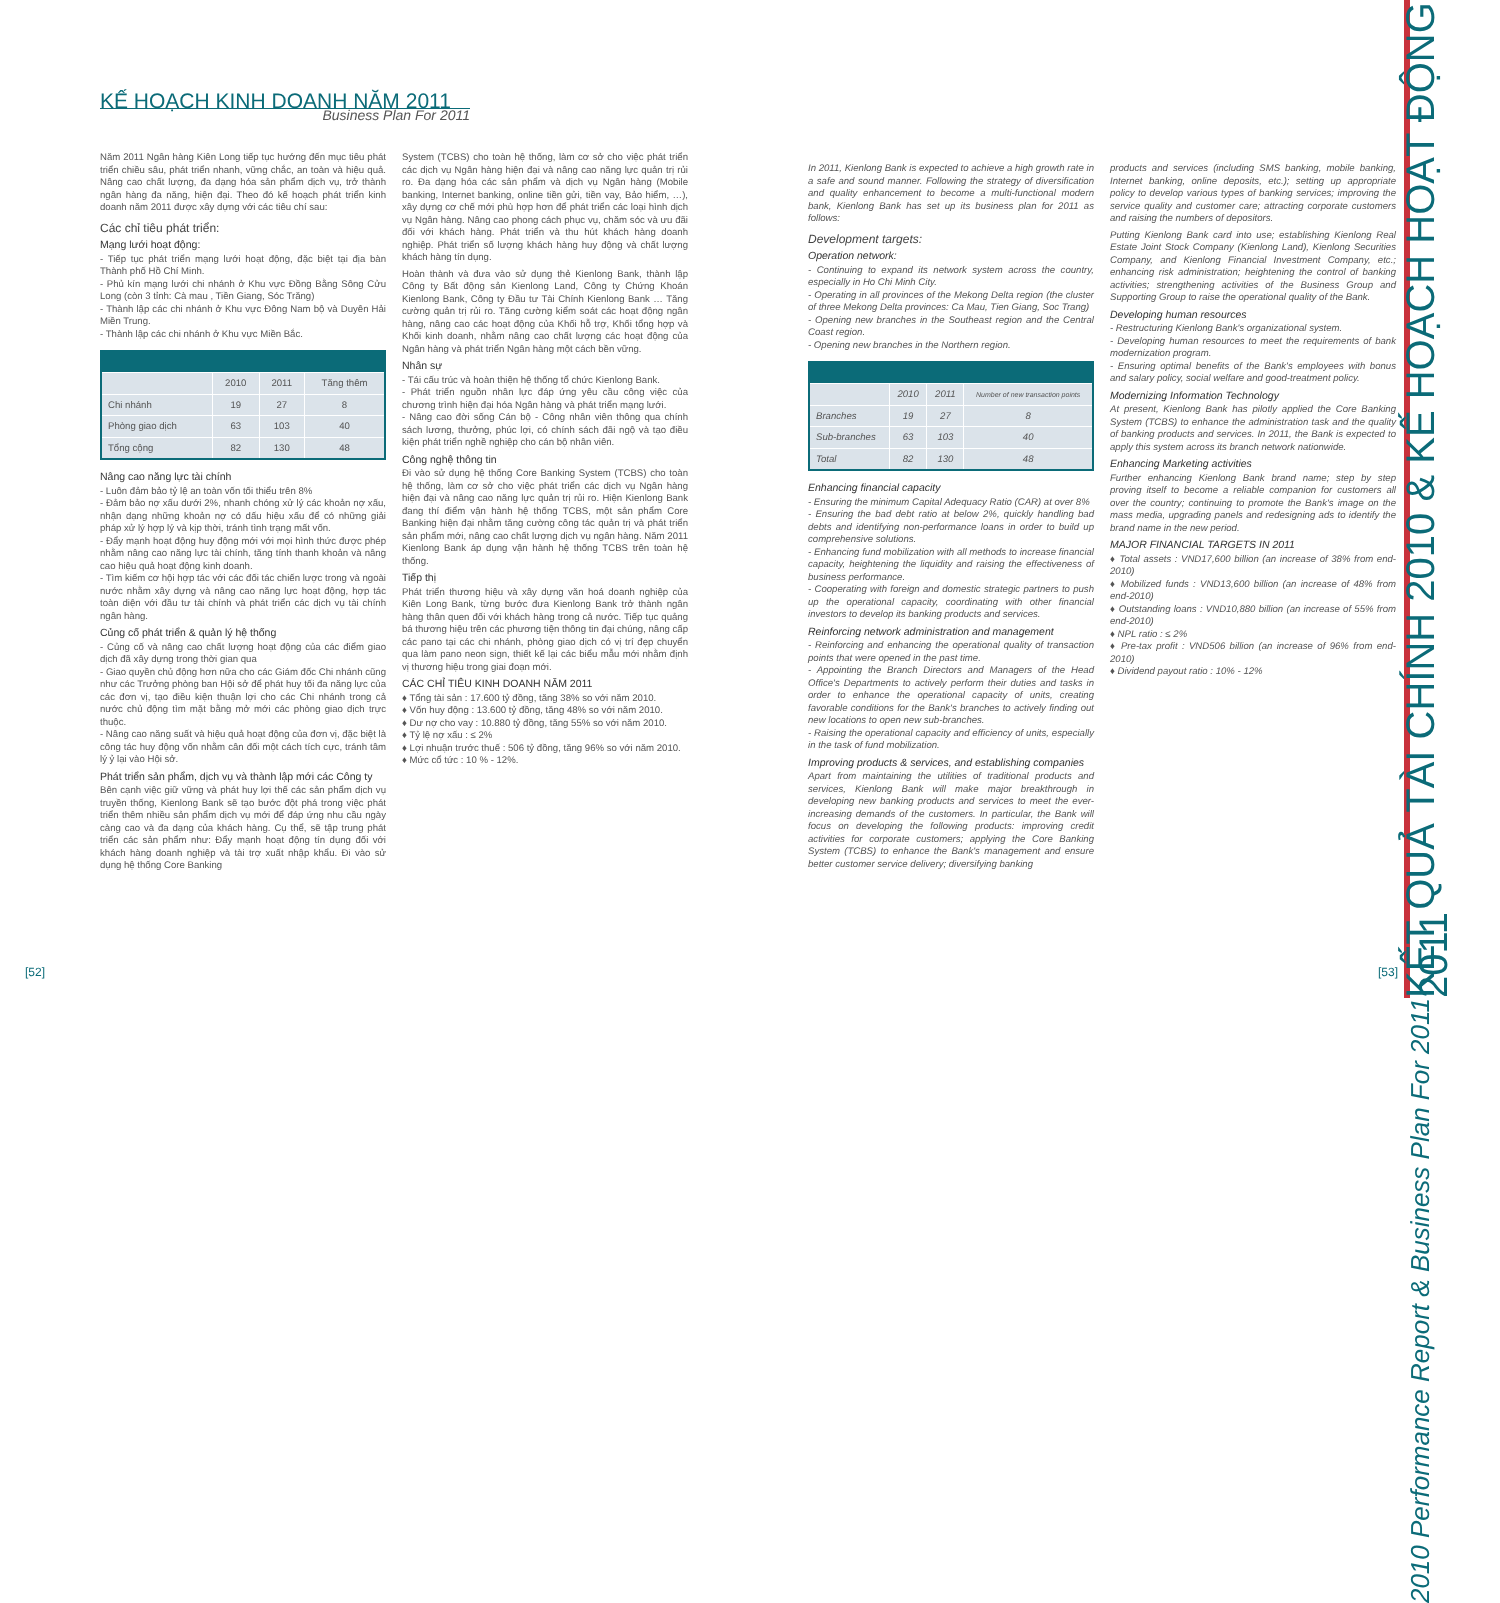KẾ HOẠCH KINH DOANH NĂM 2011
Business Plan For 2011
Năm 2011 Ngân hàng Kiên Long tiếp tục hướng đến mục tiêu phát triển chiều sâu, phát triển nhanh, vững chắc, an toàn và hiệu quả. Nâng cao chất lượng, đa dạng hóa sản phẩm dịch vụ, trở thành ngân hàng đa năng, hiện đại. Theo đó kế hoạch phát triển kinh doanh năm 2011 được xây dựng với các tiêu chí sau:
Các chỉ tiêu phát triển:
Mạng lưới hoạt động:
- Tiếp tục phát triển mạng lưới hoạt động, đặc biệt tại địa bàn Thành phố Hồ Chí Minh.
- Phủ kín mạng lưới chi nhánh ở Khu vực Đồng Bằng Sông Cửu Long (còn 3 tỉnh: Cà mau , Tiền Giang, Sóc Trăng)
- Thành lập các chi nhánh ở Khu vực Đông Nam bộ và Duyên Hải Miền Trung.
- Thành lập các chi nhánh ở Khu vực Miền Bắc.
| | 2010 | 2011 | Tăng thêm |
| Chi nhánh | 19 | 27 | 8 |
| Phòng giao dịch | 63 | 103 | 40 |
| Tổng cộng | 82 | 130 | 48 |
Nâng cao năng lực tài chính
- Luôn đảm bảo tỷ lệ an toàn vốn tối thiểu trên 8%
- Đảm bảo nợ xấu dưới 2%, nhanh chóng xử lý các khoản nợ xấu, nhận dạng những khoản nợ có dấu hiệu xấu để có những giải pháp xử lý hợp lý và kịp thời, tránh tình trạng mất vốn.
- Đẩy mạnh hoạt động huy động mới với mọi hình thức được phép nhằm nâng cao năng lực tài chính, tăng tính thanh khoản và nâng cao hiệu quả hoạt động kinh doanh.
- Tìm kiếm cơ hội hợp tác với các đối tác chiến lược trong và ngoài nước nhằm xây dựng và nâng cao năng lực hoạt động, hợp tác toàn diện với đầu tư tài chính và phát triển các dịch vụ tài chính ngân hàng.
Củng cố phát triển & quản lý hệ thống
- Củng cố và nâng cao chất lượng hoạt động của các điểm giao dịch đã xây dựng trong thời gian qua
- Giao quyền chủ động hơn nữa cho các Giám đốc Chi nhánh cũng như các Trưởng phòng ban Hội sở để phát huy tối đa năng lực của các đơn vị, tạo điều kiện thuận lợi cho các Chi nhánh trong cả nước chủ động tìm mặt bằng mở mới các phòng giao dịch trực thuộc.
- Nâng cao năng suất và hiệu quả hoạt động của đơn vị, đặc biệt là công tác huy động vốn nhằm cân đối một cách tích cực, tránh tâm lý ỷ lại vào Hội sở.
Phát triển sản phẩm, dịch vụ và thành lập mới các Công ty
Bên cạnh việc giữ vững và phát huy lợi thế các sản phẩm dịch vụ truyền thống, Kienlong Bank sẽ tạo bước đột phá trong việc phát triển thêm nhiều sản phẩm dịch vụ mới để đáp ứng nhu cầu ngày càng cao và đa dạng của khách hàng. Cụ thể, sẽ tập trung phát triển các sản phẩm như: Đẩy mạnh hoạt động tín dụng đối với khách hàng doanh nghiệp và tài trợ xuất nhập khẩu. Đi vào sử dụng hệ thống Core Banking
System (TCBS) cho toàn hệ thống, làm cơ sở cho việc phát triển các dịch vụ Ngân hàng hiện đại và nâng cao năng lực quản trị rủi ro. Đa dạng hóa các sản phẩm và dịch vụ Ngân hàng (Mobile banking, Internet banking, online tiền gửi, tiền vay, Bảo hiểm, …), xây dựng cơ chế mới phù hợp hơn để phát triển các loại hình dịch vụ Ngân hàng. Nâng cao phong cách phục vụ, chăm sóc và ưu đãi đối với khách hàng. Phát triển và thu hút khách hàng doanh nghiệp. Phát triển số lượng khách hàng huy động và chất lượng khách hàng tín dụng.
Hoàn thành và đưa vào sử dụng thẻ Kienlong Bank, thành lập Công ty Bất động sản Kienlong Land, Công ty Chứng Khoán Kienlong Bank, Công ty Đầu tư Tài Chính Kienlong Bank … Tăng cường quản trị rủi ro. Tăng cường kiểm soát các hoạt động ngân hàng, nâng cao các hoạt động của Khối hỗ trợ, Khối tổng hợp và Khối kinh doanh, nhằm nâng cao chất lượng các hoạt động của Ngân hàng và phát triển Ngân hàng một cách bền vững.
Nhân sự
- Tái cấu trúc và hoàn thiện hệ thống tổ chức Kienlong Bank.
- Phát triển nguồn nhân lực đáp ứng yêu cầu công việc của chương trình hiện đại hóa Ngân hàng và phát triển mạng lưới.
- Nâng cao đời sống Cán bộ - Công nhân viên thông qua chính sách lương, thưởng, phúc lợi, có chính sách đãi ngộ và tạo điều kiện phát triển nghề nghiệp cho cán bộ nhân viên.
Công nghệ thông tin
Đi vào sử dụng hệ thống Core Banking System (TCBS) cho toàn hệ thống, làm cơ sở cho việc phát triển các dịch vụ Ngân hàng hiện đại và nâng cao năng lực quản trị rủi ro. Hiện Kienlong Bank đang thí điểm vận hành hệ thống TCBS, một sản phẩm Core Banking hiện đại nhằm tăng cường công tác quản trị và phát triển sản phẩm mới, nâng cao chất lượng dịch vụ ngân hàng. Năm 2011 Kienlong Bank áp dụng vận hành hệ thống TCBS trên toàn hệ thống.
Tiếp thị
Phát triển thương hiệu và xây dựng văn hoá doanh nghiệp của Kiên Long Bank, từng bước đưa Kienlong Bank trở thành ngân hàng thân quen đối với khách hàng trong cả nước. Tiếp tục quảng bá thương hiệu trên các phương tiện thông tin đại chúng, nâng cấp các pano tại các chi nhánh, phòng giao dịch có vị trí đẹp chuyển qua làm pano neon sign, thiết kế lại các biểu mẫu mới nhằm định vị thương hiệu trong giai đoạn mới.
CÁC CHỈ TIÊU KINH DOANH NĂM 2011
♦ Tổng tài sản : 17.600 tỷ đồng, tăng 38% so với năm 2010.
♦ Vốn huy động : 13.600 tỷ đồng, tăng 48% so với năm 2010.
♦ Dư nợ cho vay : 10.880 tỷ đồng, tăng 55% so với năm 2010.
♦ Tỷ lệ nợ xấu : ≤ 2%
♦ Lợi nhuận trước thuế : 506 tỷ đồng, tăng 96% so với năm 2010.
♦ Mức cổ tức : 10 % - 12%.
[52]
In 2011, Kienlong Bank is expected to achieve a high growth rate in a safe and sound manner. Following the strategy of diversification and quality enhancement to become a multi-functional modern bank, Kienlong Bank has set up its business plan for 2011 as follows:
Development targets:
Operation network:
- Continuing to expand its network system across the country, especially in Ho Chi Minh City.
- Operating in all provinces of the Mekong Delta region (the cluster of three Mekong Delta provinces: Ca Mau, Tien Giang, Soc Trang)
- Opening new branches in the Southeast region and the Central Coast region.
- Opening new branches in the Northern region.
| | 2010 | 2011 | Number of new transaction points |
| Branches | 19 | 27 | 8 |
| Sub-branches | 63 | 103 | 40 |
| Total | 82 | 130 | 48 |
Enhancing financial capacity
- Ensuring the minimum Capital Adequacy Ratio (CAR) at over 8%
- Ensuring the bad debt ratio at below 2%, quickly handling bad debts and identifying non-performance loans in order to build up comprehensive solutions.
- Enhancing fund mobilization with all methods to increase financial capacity, heightening the liquidity and raising the effectiveness of business performance.
- Cooperating with foreign and domestic strategic partners to push up the operational capacity, coordinating with other financial investors to develop its banking products and services.
Reinforcing network administration and management
- Reinforcing and enhancing the operational quality of transaction points that were opened in the past time.
- Appointing the Branch Directors and Managers of the Head Office's Departments to actively perform their duties and tasks in order to enhance the operational capacity of units, creating favorable conditions for the Bank's branches to actively finding out new locations to open new sub-branches.
- Raising the operational capacity and efficiency of units, especially in the task of fund mobilization.
Improving products & services, and establishing companies
Apart from maintaining the utilities of traditional products and services, Kienlong Bank will make major breakthrough in developing new banking products and services to meet the ever-increasing demands of the customers. In particular, the Bank will focus on developing the following products: improving credit activities for corporate customers; applying the Core Banking System (TCBS) to enhance the Bank's management and ensure better customer service delivery; diversifying banking
products and services (including SMS banking, mobile banking, Internet banking, online deposits, etc.); setting up appropriate policy to develop various types of banking services; improving the service quality and customer care; attracting corporate customers and raising the numbers of depositors.
Putting Kienlong Bank card into use; establishing Kienlong Real Estate Joint Stock Company (Kienlong Land), Kienlong Securities Company, and Kienlong Financial Investment Company, etc.; enhancing risk administration; heightening the control of banking activities; strengthening activities of the Business Group and Supporting Group to raise the operational quality of the Bank.
Developing human resources
- Restructuring Kienlong Bank's organizational system.
- Developing human resources to meet the requirements of bank modernization program.
- Ensuring optimal benefits of the Bank's employees with bonus and salary policy, social welfare and good-treatment policy.
Modernizing Information Technology
At present, Kienlong Bank has pilotly applied the Core Banking System (TCBS) to enhance the administration task and the quality of banking products and services. In 2011, the Bank is expected to apply this system across its branch network nationwide.
Enhancing Marketing activities
Further enhancing Kienlong Bank brand name; step by step proving itself to become a reliable companion for customers all over the country; continuing to promote the Bank's image on the mass media, upgrading panels and redesigning ads to identify the brand name in the new period.
MAJOR FINANCIAL TARGETS IN 2011
♦ Total assets : VND17,600 billion (an increase of 38% from end-2010)
♦ Mobilized funds : VND13,600 billion (an increase of 48% from end-2010)
♦ Outstanding loans : VND10,880 billion (an increase of 55% from end-2010)
♦ NPL ratio : ≤ 2%
♦ Pre-tax profit : VND506 billion (an increase of 96% from end-2010)
♦ Dividend payout ratio : 10% - 12%
[53]
KẾT QUẢ TÀI CHÍNH 2010 & KẾ HOẠCH HOẠT ĐỘNG 2011
2010 Performance Report & Business Plan For 2011